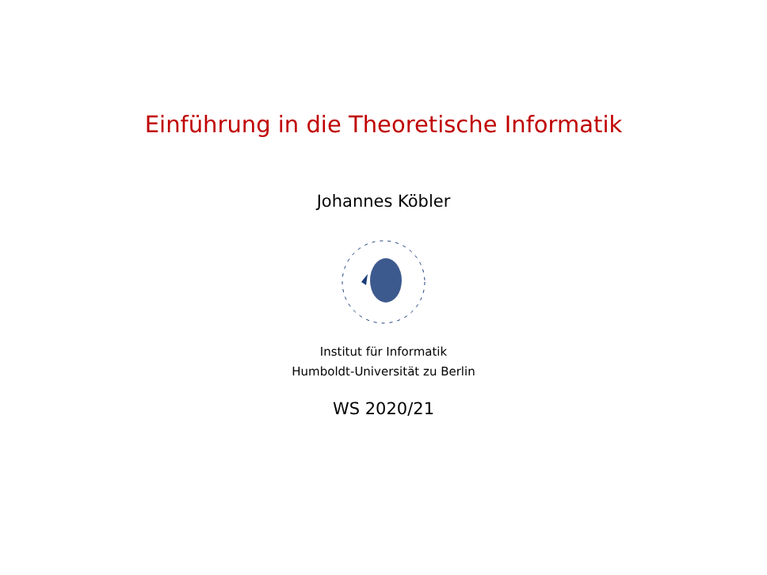Einführung in die Theoretische Informatik
Johannes Köbler
Institut für Informatik
Humboldt-Universität zu Berlin
WS 2020/21